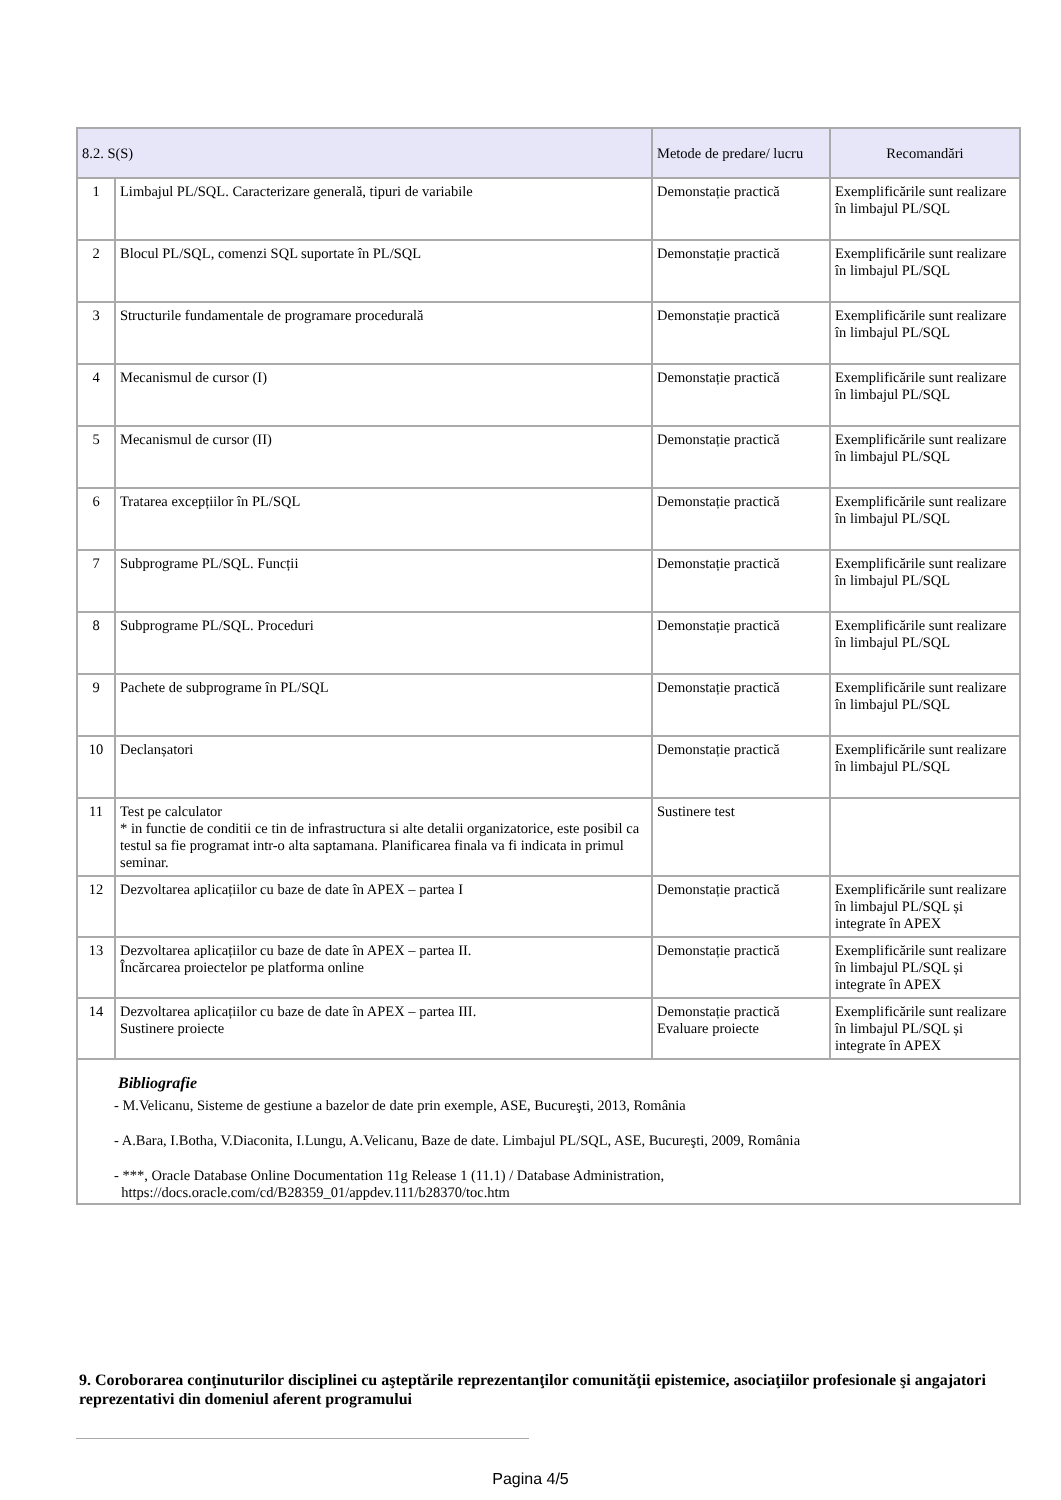| 8.2. S(S) | | Metode de predare/ lucru | Recomandări |
| --- | --- | --- | --- |
| 1 | Limbajul PL/SQL. Caracterizare generală, tipuri de variabile | Demonstație practică | Exemplificările sunt realizare în limbajul PL/SQL |
| 2 | Blocul PL/SQL, comenzi SQL suportate în PL/SQL | Demonstație practică | Exemplificările sunt realizare în limbajul PL/SQL |
| 3 | Structurile fundamentale de programare procedurală | Demonstație practică | Exemplificările sunt realizare în limbajul PL/SQL |
| 4 | Mecanismul de cursor (I) | Demonstație practică | Exemplificările sunt realizare în limbajul PL/SQL |
| 5 | Mecanismul de cursor (II) | Demonstație practică | Exemplificările sunt realizare în limbajul PL/SQL |
| 6 | Tratarea excepțiilor în PL/SQL | Demonstație practică | Exemplificările sunt realizare în limbajul PL/SQL |
| 7 | Subprograme PL/SQL. Funcții | Demonstație practică | Exemplificările sunt realizare în limbajul PL/SQL |
| 8 | Subprograme PL/SQL. Proceduri | Demonstație practică | Exemplificările sunt realizare în limbajul PL/SQL |
| 9 | Pachete de subprograme în PL/SQL | Demonstație practică | Exemplificările sunt realizare în limbajul PL/SQL |
| 10 | Declanșatori | Demonstație practică | Exemplificările sunt realizare în limbajul PL/SQL |
| 11 | Test pe calculator * in functie de conditii ce tin de infrastructura si alte detalii organizatorice, este posibil ca testul sa fie programat intr-o alta saptamana. Planificarea finala va fi indicata in primul seminar. | Sustinere test | |
| 12 | Dezvoltarea aplicațiilor cu baze de date în APEX – partea I | Demonstație practică | Exemplificările sunt realizare în limbajul PL/SQL și integrate în APEX |
| 13 | Dezvoltarea aplicațiilor cu baze de date în APEX – partea II. Încărcarea proiectelor pe platforma online | Demonstație practică | Exemplificările sunt realizare în limbajul PL/SQL și integrate în APEX |
| 14 | Dezvoltarea aplicațiilor cu baze de date în APEX – partea III. Sustinere proiecte | Demonstație practică Evaluare proiecte | Exemplificările sunt realizare în limbajul PL/SQL și integrate în APEX |
| Bibliografie - M.Velicanu, Sisteme de gestiune a bazelor de date prin exemple, ASE, Bucureşti, 2013, România - A.Bara, I.Botha, V.Diaconita, I.Lungu, A.Velicanu, Baze de date. Limbajul PL/SQL, ASE, Bucureşti, 2009, România - ***, Oracle Database Online Documentation 11g Release 1 (11.1) / Database Administration, https://docs.oracle.com/cd/B28359_01/appdev.111/b28370/toc.htm | | | |
9. Coroborarea conţinuturilor disciplinei cu aşteptările reprezentanţilor comunităţii epistemice, asociaţiilor profesionale şi angajatori reprezentativi din domeniul aferent programului
Pagina 4/5